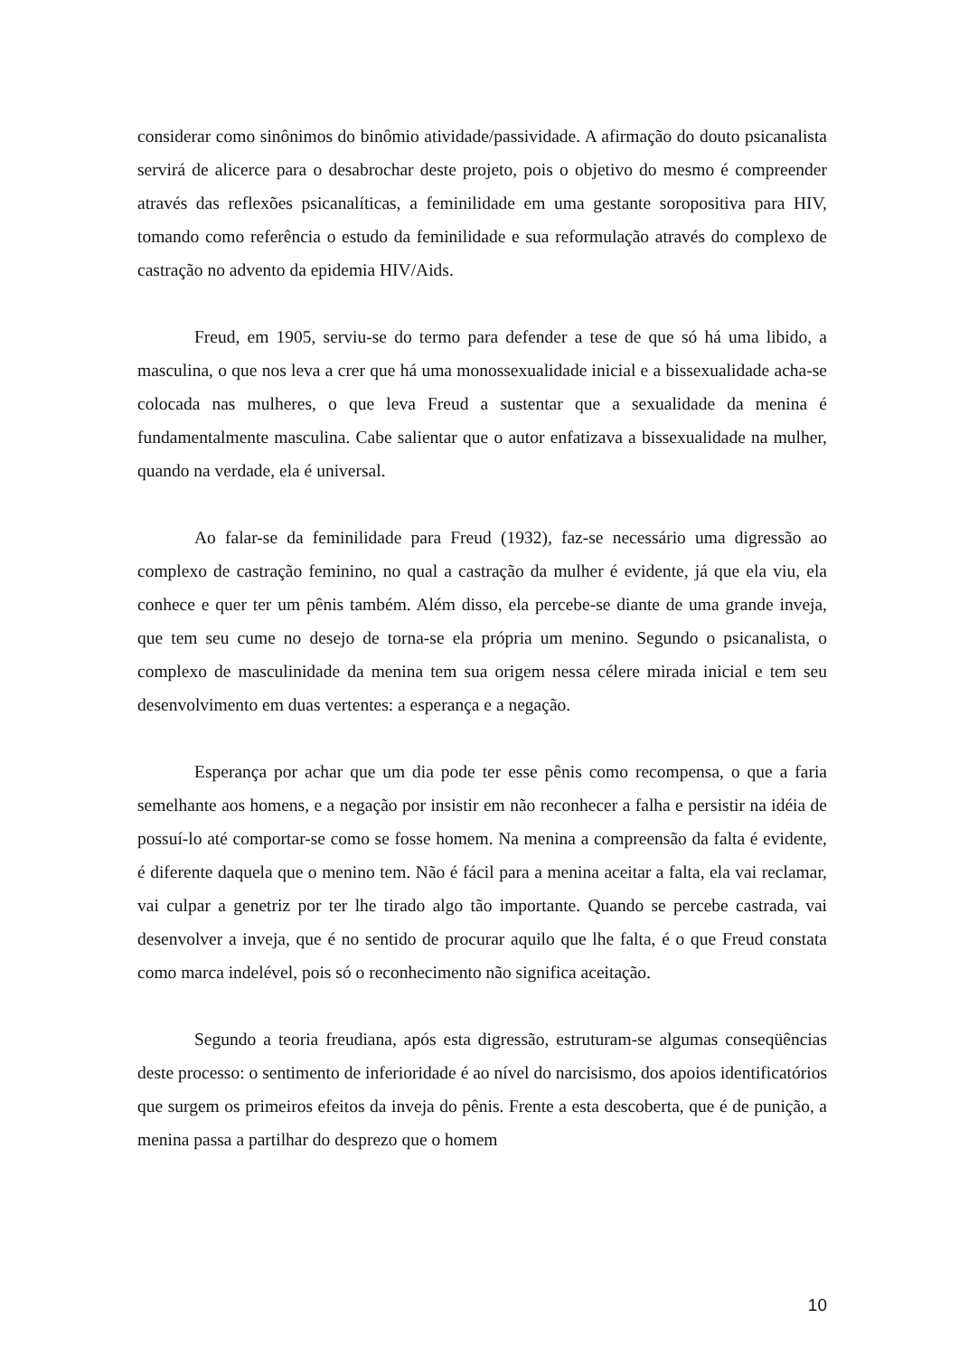considerar como sinônimos do binômio atividade/passividade. A afirmação do douto psicanalista servirá de alicerce para o desabrochar deste projeto, pois o objetivo do mesmo é compreender através das reflexões psicanalíticas, a feminilidade em uma gestante soropositiva para HIV, tomando como referência o estudo da feminilidade e sua reformulação através do complexo de castração no advento da epidemia HIV/Aids.
Freud, em 1905, serviu-se do termo para defender a tese de que só há uma libido, a masculina, o que nos leva a crer que há uma monossexualidade inicial e a bissexualidade acha-se colocada nas mulheres, o que leva Freud a sustentar que a sexualidade da menina é fundamentalmente masculina. Cabe salientar que o autor enfatizava a bissexualidade na mulher, quando na verdade, ela é universal.
Ao falar-se da feminilidade para Freud (1932), faz-se necessário uma digressão ao complexo de castração feminino, no qual a castração da mulher é evidente, já que ela viu, ela conhece e quer ter um pênis também. Além disso, ela percebe-se diante de uma grande inveja, que tem seu cume no desejo de torna-se ela própria um menino. Segundo o psicanalista, o complexo de masculinidade da menina tem sua origem nessa célere mirada inicial e tem seu desenvolvimento em duas vertentes: a esperança e a negação.
Esperança por achar que um dia pode ter esse pênis como recompensa, o que a faria semelhante aos homens, e a negação por insistir em não reconhecer a falha e persistir na idéia de possuí-lo até comportar-se como se fosse homem. Na menina a compreensão da falta é evidente, é diferente daquela que o menino tem. Não é fácil para a menina aceitar a falta, ela vai reclamar, vai culpar a genetriz por ter lhe tirado algo tão importante. Quando se percebe castrada, vai desenvolver a inveja, que é no sentido de procurar aquilo que lhe falta, é o que Freud constata como marca indelével, pois só o reconhecimento não significa aceitação.
Segundo a teoria freudiana, após esta digressão, estruturam-se algumas conseqüências deste processo: o sentimento de inferioridade é ao nível do narcisismo, dos apoios identificatórios que surgem os primeiros efeitos da inveja do pênis. Frente a esta descoberta, que é de punição, a menina passa a partilhar do desprezo que o homem
10